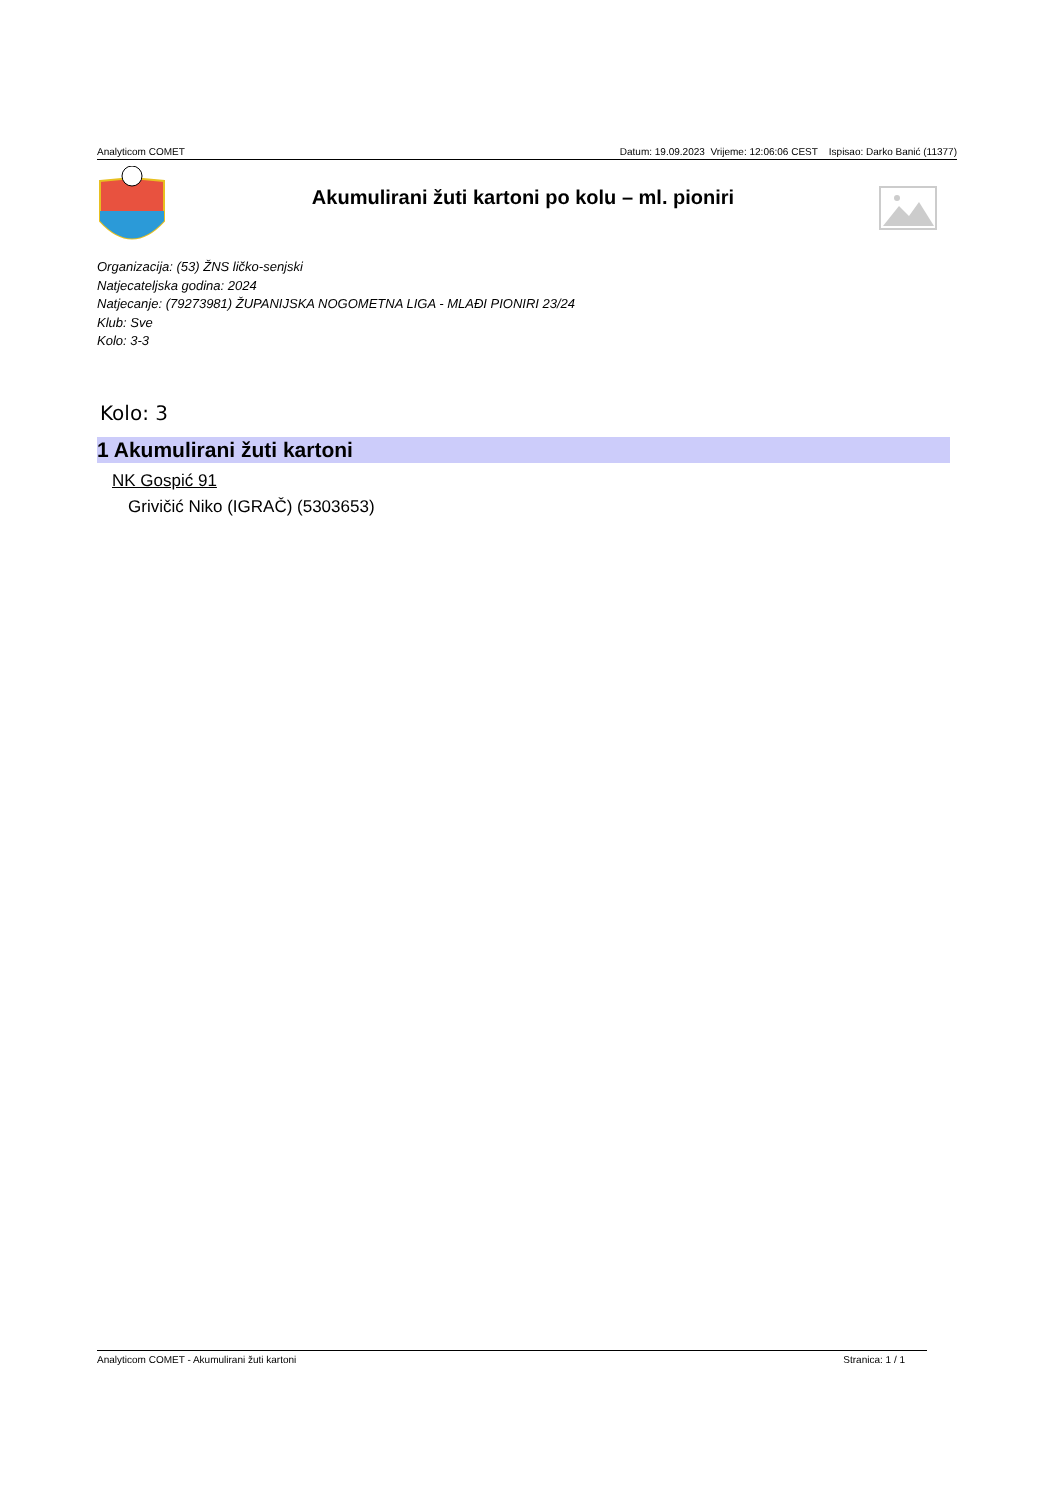Analyticom COMET Datum: 19.09.2023 Vrijeme: 12:06:06 CEST Ispisao: Darko Banić (11377)
Akumulirani žuti kartoni po kolu – ml. pioniri
Organizacija: (53) ŽNS ličko-senjski
Natjecateljska godina: 2024
Natjecanje: (79273981) ŽUPANIJSKA NOGOMETNA LIGA - MLAĐI PIONIRI 23/24
Klub: Sve
Kolo: 3-3
Kolo: 3
1 Akumulirani žuti kartoni
NK Gospić 91
Grivičić Niko (IGRAČ) (5303653)
Analyticom COMET - Akumulirani žuti kartoni Stranica: 1 / 1